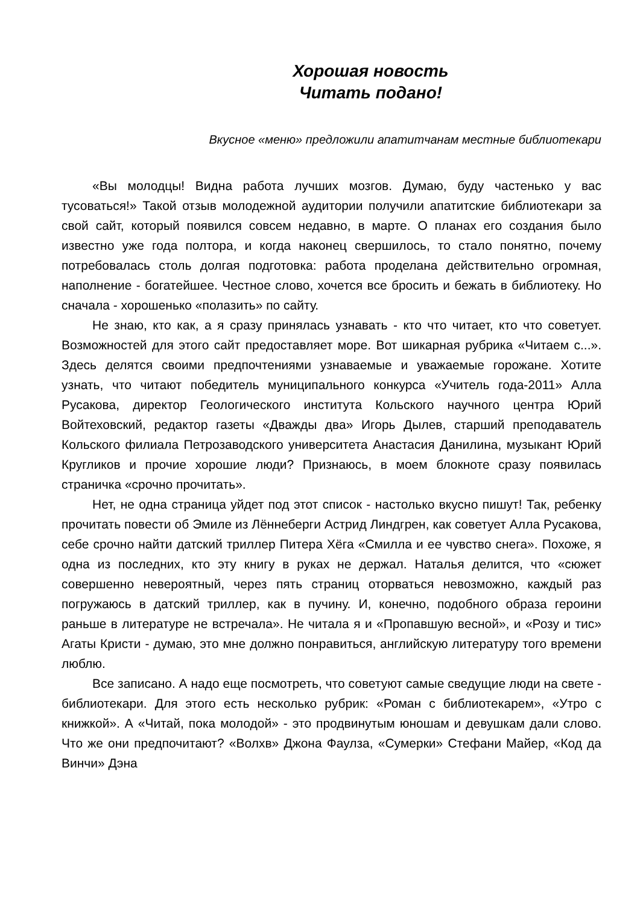Хорошая новость
Читать подано!
Вкусное «меню» предложили апатитчанам местные библиотекари
«Вы молодцы! Видна работа лучших мозгов. Думаю, буду частенько у вас тусоваться!» Такой отзыв молодежной аудитории получили апатитские библиотекари за свой сайт, который появился совсем недавно, в марте. О планах его создания было известно уже года полтора, и когда наконец свершилось, то стало понятно, почему потребовалась столь долгая подготовка: работа проделана действительно огромная, наполнение - богатейшее. Честное слово, хочется все бросить и бежать в библиотеку. Но сначала - хорошенько «полазить» по сайту.
Не знаю, кто как, а я сразу принялась узнавать - кто что читает, кто что советует. Возможностей для этого сайт предоставляет море. Вот шикарная рубрика «Читаем с...». Здесь делятся своими предпочтениями узнаваемые и уважаемые горожане. Хотите узнать, что читают победитель муниципального конкурса «Учитель года-2011» Алла Русакова, директор Геологического института Кольского научного центра Юрий Войтеховский, редактор газеты «Дважды два» Игорь Дылев, старший преподаватель Кольского филиала Петрозаводского университета Анастасия Данилина, музыкант Юрий Кругликов и прочие хорошие люди? Признаюсь, в моем блокноте сразу появилась страничка «срочно прочитать».
Нет, не одна страница уйдет под этот список - настолько вкусно пишут! Так, ребенку прочитать повести об Эмиле из Лённеберги Астрид Линдгрен, как советует Алла Русакова, себе срочно найти датский триллер Питера Хёга «Смилла и ее чувство снега». Похоже, я одна из последних, кто эту книгу в руках не держал. Наталья делится, что «сюжет совершенно невероятный, через пять страниц оторваться невозможно, каждый раз погружаюсь в датский триллер, как в пучину. И, конечно, подобного образа героини раньше в литературе не встречала». Не читала я и «Пропавшую весной», и «Розу и тис» Агаты Кристи - думаю, это мне должно понравиться, английскую литературу того времени люблю.
Все записано. А надо еще посмотреть, что советуют самые сведущие люди на свете - библиотекари. Для этого есть несколько рубрик: «Роман с библиотекарем», «Утро с книжкой». А «Читай, пока молодой» - это продвинутым юношам и девушкам дали слово. Что же они предпочитают? «Волхв» Джона Фаулза, «Сумерки» Стефани Майер, «Код да Винчи» Дэна